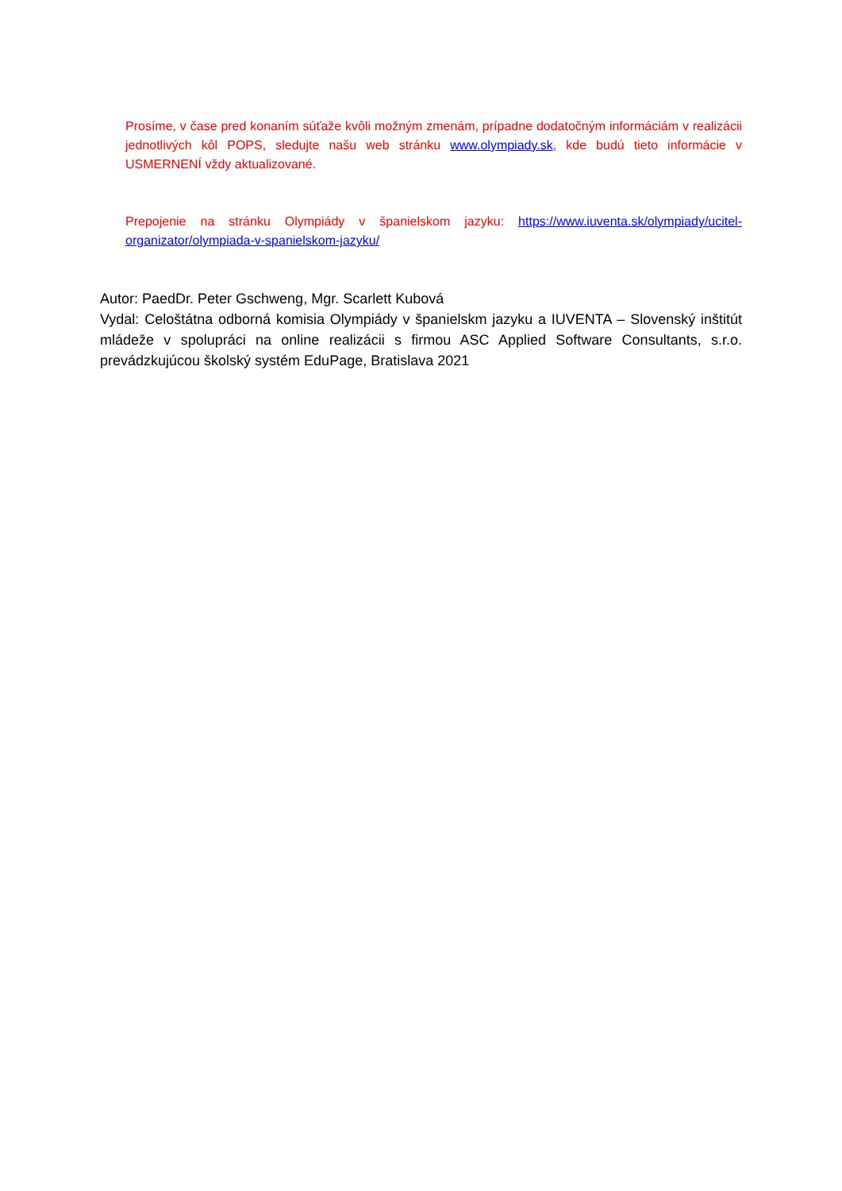Prosíme, v čase pred konaním súťaže kvôli možným zmenám, prípadne dodatočným informáciám v realizácii jednotlivých kôl POPS, sledujte našu web stránku www.olympiady.sk, kde budú tieto informácie v USMERNENÍ vždy aktualizované.
Prepojenie na stránku Olympiády v španielskom jazyku: https://www.iuventa.sk/olympiady/ucitel-organizator/olympiada-v-spanielskom-jazyku/
Autor: PaedDr. Peter Gschweng, Mgr. Scarlett Kubová
Vydal: Celoštátna odborná komisia Olympiády v španielskm jazyku a IUVENTA – Slovenský inštitút mládeže v spolupráci na online realizácii s firmou ASC Applied Software Consultants, s.r.o. prevádzkujúcou školský systém EduPage, Bratislava 2021